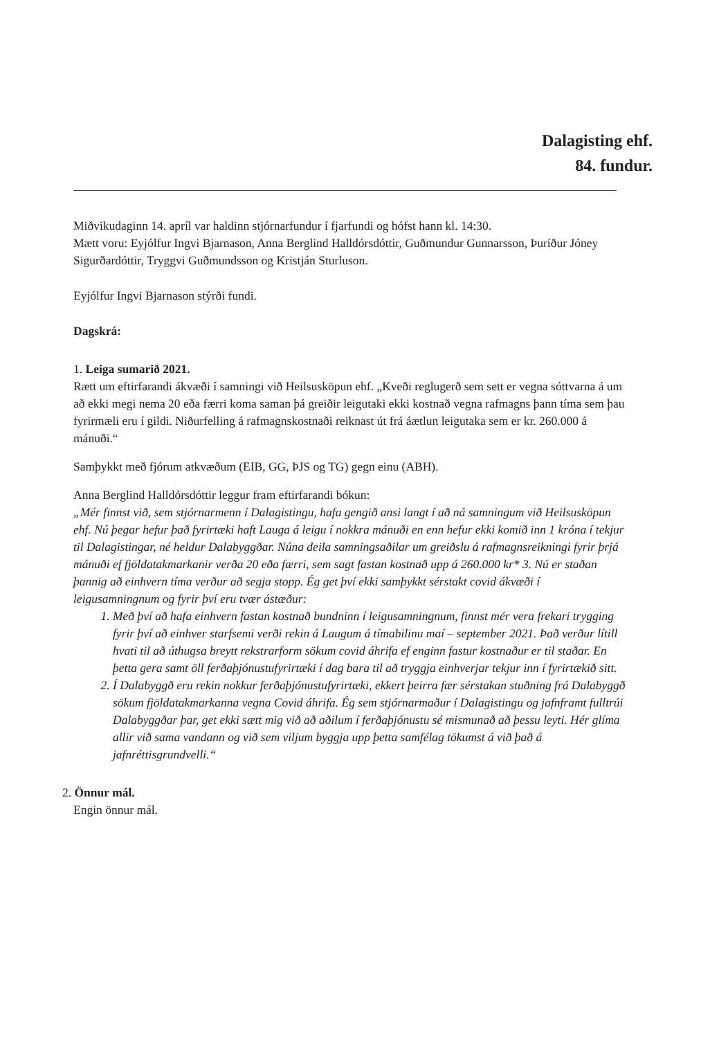Dalagisting ehf.
84. fundur.
Miðvikudaginn 14. apríl var haldinn stjórnarfundur í fjarfundi og hófst hann kl. 14:30.
Mætt voru: Eyjólfur Ingvi Bjarnason, Anna Berglind Halldórsdóttir, Guðmundur Gunnarsson, Þuríður Jóney Sigurðardóttir, Tryggvi Guðmundsson og Kristján Sturluson.
Eyjólfur Ingvi Bjarnason stýrði fundi.
Dagskrá:
1. Leiga sumarið 2021.
Rætt um eftirfarandi ákvæði í samningi við Heilsusköpun ehf. „Kveði reglugerð sem sett er vegna sóttvarna á um að ekki megi nema 20 eða færri koma saman þá greiðir leigutaki ekki kostnað vegna rafmagns þann tíma sem þau fyrirmæli eru í gildi. Niðurfelling á rafmagnskostnaði reiknast út frá áætlun leigutaka sem er kr. 260.000 á mánuði.“
Samþykkt með fjórum atkvæðum (EIB, GG, ÞJS og TG) gegn einu (ABH).
Anna Berglind Halldórsdóttir leggur fram eftirfarandi bókun:
„Mér finnst við, sem stjórnarmenn í Dalagistingu, hafa gengið ansi langt í að ná samningum við Heilsusköpun ehf. Nú þegar hefur það fyrirtæki haft Lauga á leigu í nokkra mánuði en enn hefur ekki komið inn 1 króna í tekjur til Dalagistingar, né heldur Dalabyggðar. Núna deila samningsaðilar um greiðslu á rafmagnsreikningi fyrir þrjá mánuði ef fjöldatakmarkanir verða 20 eða færri, sem sagt fastan kostnað upp á 260.000 kr* 3. Nú er staðan þannig að einhvern tíma verður að segja stopp. Ég get því ekki samþykkt sérstakt covid ákvæði í leigusamningnum og fyrir því eru tvær ástæður:
1. Með því að hafa einhvern fastan kostnað bundninn í leigusamningnum, finnst mér vera frekari trygging fyrir því að einhver starfsemi verði rekin á Laugum á tímabilinu maí – september 2021. Það verður lítill hvati til að úthugsa breytt rekstrarform sökum covid áhrifa ef enginn fastur kostnaður er til staðar. En þetta gera samt öll ferðaþjónustufyrirtæki í dag bara til að tryggja einhverjar tekjur inn í fyrirtækið sitt.
2. Í Dalabyggð eru rekin nokkur ferðaþjónustufyrirtæki, ekkert þeirra fær sérstakan stuðning frá Dalabyggð sökum fjöldatakmarkanna vegna Covid áhrifa. Ég sem stjórnarmaður í Dalagistingu og jafnframt fulltrúi Dalabyggðar þar, get ekki sætt mig við að aðilum í ferðaþjónustu sé mismunað að þessu leyti. Hér glíma allir við sama vandann og við sem viljum byggja upp þetta samfélag tökumst á við það á jafnréttisgrundvelli.“
2. Önnur mál.
Engin önnur mál.